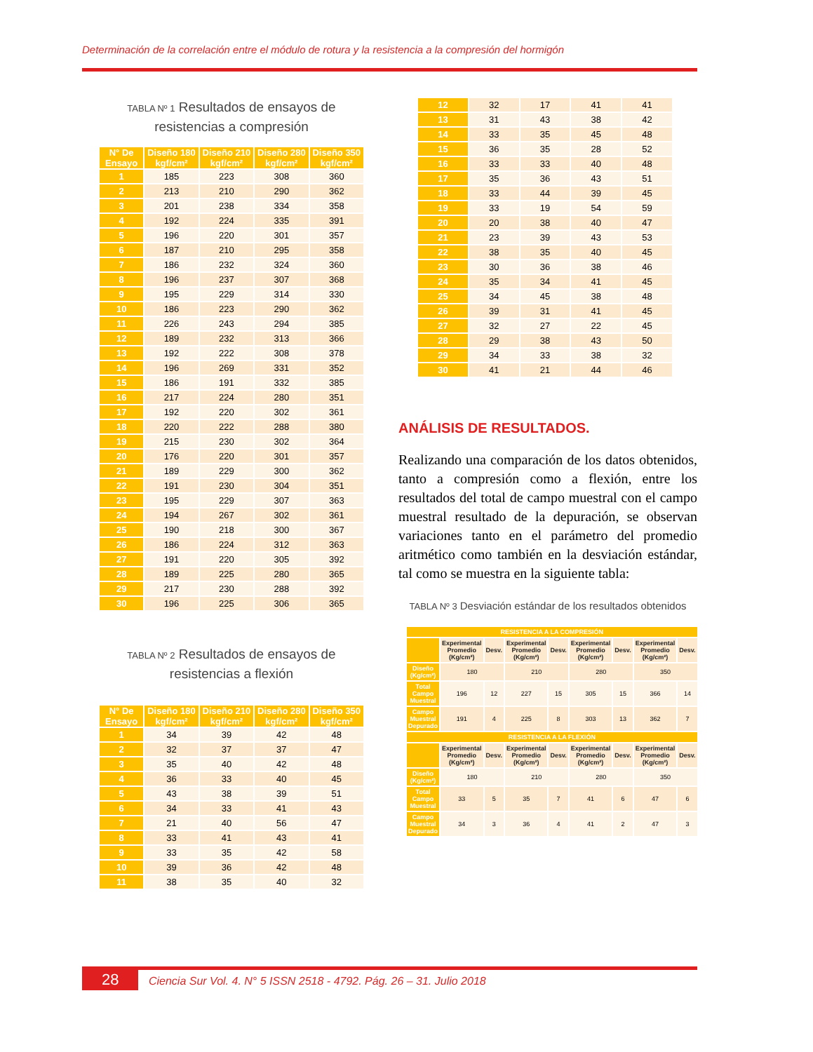Determinación de la correlación entre el módulo de rotura y la resistencia a la compresión del hormigón
TABLA Nº 1 Resultados de ensayos de resistencias a compresión
| N° De Ensayo | Diseño 180 kgf/cm² | Diseño 210 kgf/cm² | Diseño 280 kgf/cm² | Diseño 350 kgf/cm² |
| --- | --- | --- | --- | --- |
| 1 | 185 | 223 | 308 | 360 |
| 2 | 213 | 210 | 290 | 362 |
| 3 | 201 | 238 | 334 | 358 |
| 4 | 192 | 224 | 335 | 391 |
| 5 | 196 | 220 | 301 | 357 |
| 6 | 187 | 210 | 295 | 358 |
| 7 | 186 | 232 | 324 | 360 |
| 8 | 196 | 237 | 307 | 368 |
| 9 | 195 | 229 | 314 | 330 |
| 10 | 186 | 223 | 290 | 362 |
| 11 | 226 | 243 | 294 | 385 |
| 12 | 189 | 232 | 313 | 366 |
| 13 | 192 | 222 | 308 | 378 |
| 14 | 196 | 269 | 331 | 352 |
| 15 | 186 | 191 | 332 | 385 |
| 16 | 217 | 224 | 280 | 351 |
| 17 | 192 | 220 | 302 | 361 |
| 18 | 220 | 222 | 288 | 380 |
| 19 | 215 | 230 | 302 | 364 |
| 20 | 176 | 220 | 301 | 357 |
| 21 | 189 | 229 | 300 | 362 |
| 22 | 191 | 230 | 304 | 351 |
| 23 | 195 | 229 | 307 | 363 |
| 24 | 194 | 267 | 302 | 361 |
| 25 | 190 | 218 | 300 | 367 |
| 26 | 186 | 224 | 312 | 363 |
| 27 | 191 | 220 | 305 | 392 |
| 28 | 189 | 225 | 280 | 365 |
| 29 | 217 | 230 | 288 | 392 |
| 30 | 196 | 225 | 306 | 365 |
TABLA Nº 2 Resultados de ensayos de resistencias a flexión
| N° De Ensayo | Diseño 180 kgf/cm² | Diseño 210 kgf/cm² | Diseño 280 kgf/cm² | Diseño 350 kgf/cm² |
| --- | --- | --- | --- | --- |
| 1 | 34 | 39 | 42 | 48 |
| 2 | 32 | 37 | 37 | 47 |
| 3 | 35 | 40 | 42 | 48 |
| 4 | 36 | 33 | 40 | 45 |
| 5 | 43 | 38 | 39 | 51 |
| 6 | 34 | 33 | 41 | 43 |
| 7 | 21 | 40 | 56 | 47 |
| 8 | 33 | 41 | 43 | 41 |
| 9 | 33 | 35 | 42 | 58 |
| 10 | 39 | 36 | 42 | 48 |
| 11 | 38 | 35 | 40 | 32 |
| 12 | 32 | 17 | 41 | 41 |
| 13 | 31 | 43 | 38 | 42 |
| 14 | 33 | 35 | 45 | 48 |
| 15 | 36 | 35 | 28 | 52 |
| 16 | 33 | 33 | 40 | 48 |
| 17 | 35 | 36 | 43 | 51 |
| 18 | 33 | 44 | 39 | 45 |
| 19 | 33 | 19 | 54 | 59 |
| 20 | 20 | 38 | 40 | 47 |
| 21 | 23 | 39 | 43 | 53 |
| 22 | 38 | 35 | 40 | 45 |
| 23 | 30 | 36 | 38 | 46 |
| 24 | 35 | 34 | 41 | 45 |
| 25 | 34 | 45 | 38 | 48 |
| 26 | 39 | 31 | 41 | 45 |
| 27 | 32 | 27 | 22 | 45 |
| 28 | 29 | 38 | 43 | 50 |
| 29 | 34 | 33 | 38 | 32 |
| 30 | 41 | 21 | 44 | 46 |
ANÁLISIS DE RESULTADOS.
Realizando una comparación de los datos obtenidos, tanto a compresión como a flexión, entre los resultados del total de campo muestral con el campo muestral resultado de la depuración, se observan variaciones tanto en el parámetro del promedio aritmético como también en la desviación estándar, tal como se muestra en la siguiente tabla:
TABLA Nº 3 Desviación estándar de los resultados obtenidos
| RESISTENCIA A LA COMPRESIÓN | | | | | | | | |
| --- | --- | --- | --- | --- | --- | --- | --- | --- |
| | Experimental Promedio (Kg/cm²) | Desv. | Experimental Promedio (Kg/cm²) | Desv. | Experimental Promedio (Kg/cm²) | Desv. | Experimental Promedio (Kg/cm²) | Desv. |
| Diseño (Kg/cm²) | 180 | | 210 | | 280 | | 350 | |
| Total Campo Muestral | 196 | 12 | 227 | 15 | 305 | 15 | 366 | 14 |
| Campo Muestral Depurado | 191 | 4 | 225 | 8 | 303 | 13 | 362 | 7 |
| RESISTENCIA A LA FLEXIÓN | | | | | | | | |
| | Experimental Promedio (Kg/cm²) | Desv. | Experimental Promedio (Kg/cm²) | Desv. | Experimental Promedio (Kg/cm²) | Desv. | Experimental Promedio (Kg/cm²) | Desv. |
| Diseño (Kg/cm²) | 180 | | 210 | | 280 | | 350 | |
| Total Campo Muestral | 33 | 5 | 35 | 7 | 41 | 6 | 47 | 6 |
| Campo Muestral Depurado | 34 | 3 | 36 | 4 | 41 | 2 | 47 | 3 |
28 Ciencia Sur Vol. 4. N° 5 ISSN 2518 - 4792. Pág. 26 – 31. Julio 2018